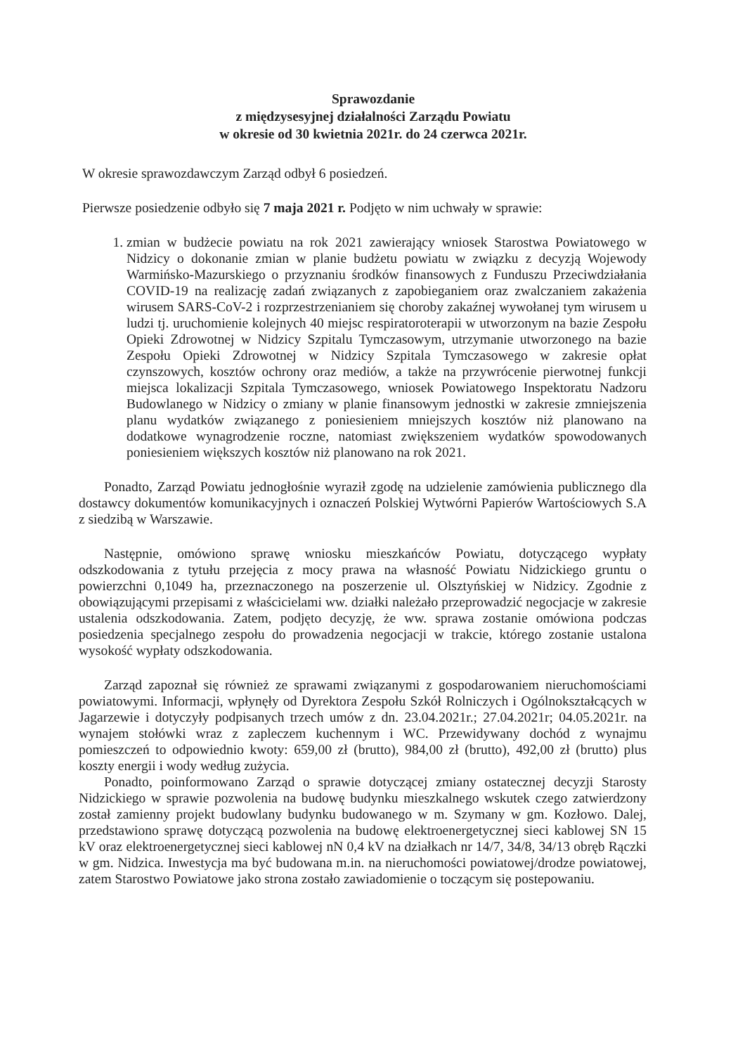Sprawozdanie
z międzysesyjnej działalności Zarządu Powiatu
w okresie od 30 kwietnia 2021r. do 24 czerwca 2021r.
W okresie sprawozdawczym Zarząd odbył 6 posiedzeń.
Pierwsze posiedzenie odbyło się 7 maja 2021 r. Podjęto w nim uchwały w sprawie:
1. zmian w budżecie powiatu na rok 2021 zawierający wniosek Starostwa Powiatowego w Nidzicy o dokonanie zmian w planie budżetu powiatu w związku z decyzją Wojewody Warmińsko-Mazurskiego o przyznaniu środków finansowych z Funduszu Przeciwdziałania COVID-19 na realizację zadań związanych z zapobieganiem oraz zwalczaniem zakażenia wirusem SARS-CoV-2 i rozprzestrzenianiem się choroby zakaźnej wywołanej tym wirusem u ludzi tj. uruchomienie kolejnych 40 miejsc respiratoroterapii w utworzonym na bazie Zespołu Opieki Zdrowotnej w Nidzicy Szpitalu Tymczasowym, utrzymanie utworzonego na bazie Zespołu Opieki Zdrowotnej w Nidzicy Szpitala Tymczasowego w zakresie opłat czynszowych, kosztów ochrony oraz mediów, a także na przywrócenie pierwotnej funkcji miejsca lokalizacji Szpitala Tymczasowego, wniosek Powiatowego Inspektoratu Nadzoru Budowlanego w Nidzicy o zmiany w planie finansowym jednostki w zakresie zmniejszenia planu wydatków związanego z poniesieniem mniejszych kosztów niż planowano na dodatkowe wynagrodzenie roczne, natomiast zwiększeniem wydatków spowodowanych poniesieniem większych kosztów niż planowano na rok 2021.
Ponadto, Zarząd Powiatu jednogłośnie wyraził zgodę na udzielenie zamówienia publicznego dla dostawcy dokumentów komunikacyjnych i oznaczeń Polskiej Wytwórni Papierów Wartościowych S.A z siedzibą w Warszawie.
Następnie, omówiono sprawę wniosku mieszkańców Powiatu, dotyczącego wypłaty odszkodowania z tytułu przejęcia z mocy prawa na własność Powiatu Nidzickiego gruntu o powierzchni 0,1049 ha, przeznaczonego na poszerzenie ul. Olsztyńskiej w Nidzicy. Zgodnie z obowiązującymi przepisami z właścicielami ww. działki należało przeprowadzić negocjacje w zakresie ustalenia odszkodowania. Zatem, podjęto decyzję, że ww. sprawa zostanie omówiona podczas posiedzenia specjalnego zespołu do prowadzenia negocjacji w trakcie, którego zostanie ustalona wysokość wypłaty odszkodowania.
Zarząd zapoznał się również ze sprawami związanymi z gospodarowaniem nieruchomościami powiatowymi. Informacji, wpłynęły od Dyrektora Zespołu Szkół Rolniczych i Ogólnokształcących w Jagarzewie i dotyczyły podpisanych trzech umów z dn. 23.04.2021r.; 27.04.2021r; 04.05.2021r. na wynajem stołówki wraz z zapleczem kuchennym i WC. Przewidywany dochód z wynajmu pomieszczeń to odpowiednio kwoty: 659,00 zł (brutto), 984,00 zł (brutto), 492,00 zł (brutto) plus koszty energii i wody według zużycia.
Ponadto, poinformowano Zarząd o sprawie dotyczącej zmiany ostatecznej decyzji Starosty Nidzickiego w sprawie pozwolenia na budowę budynku mieszkalnego wskutek czego zatwierdzony został zamienny projekt budowlany budynku budowanego w m. Szymany w gm. Kozłowo. Dalej, przedstawiono sprawę dotyczącą pozwolenia na budowę elektroenergetycznej sieci kablowej SN 15 kV oraz elektroenergetycznej sieci kablowej nN 0,4 kV na działkach nr 14/7, 34/8, 34/13 obręb Rączki w gm. Nidzica. Inwestycja ma być budowana m.in. na nieruchomości powiatowej/drodze powiatowej, zatem Starostwo Powiatowe jako strona zostało zawiadomienie o toczącym się postepowaniu.